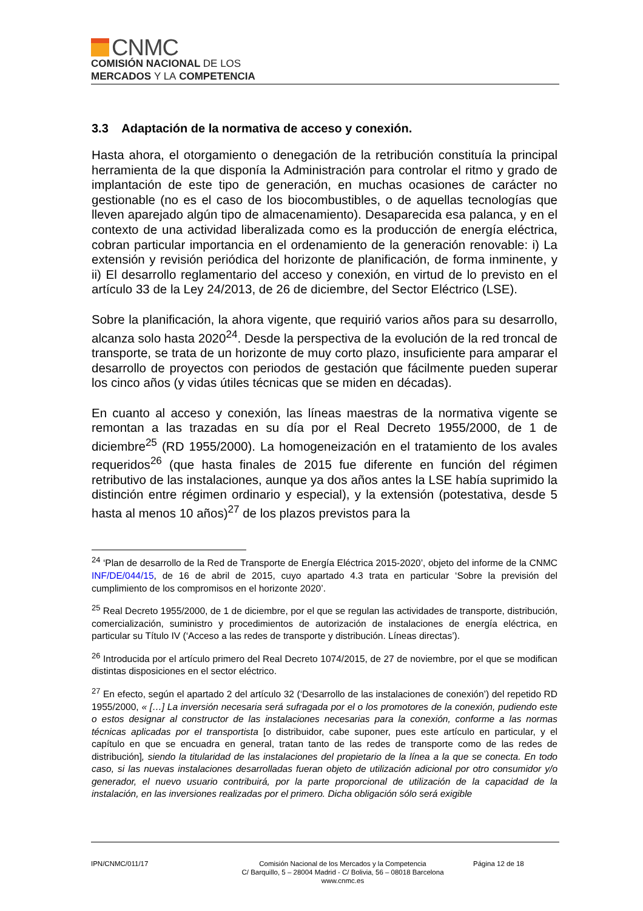CNMC
COMISIÓN NACIONAL DE LOS
MERCADOS Y LA COMPETENCIA
3.3 Adaptación de la normativa de acceso y conexión.
Hasta ahora, el otorgamiento o denegación de la retribución constituía la principal herramienta de la que disponía la Administración para controlar el ritmo y grado de implantación de este tipo de generación, en muchas ocasiones de carácter no gestionable (no es el caso de los biocombustibles, o de aquellas tecnologías que lleven aparejado algún tipo de almacenamiento). Desaparecida esa palanca, y en el contexto de una actividad liberalizada como es la producción de energía eléctrica, cobran particular importancia en el ordenamiento de la generación renovable: i) La extensión y revisión periódica del horizonte de planificación, de forma inminente, y ii) El desarrollo reglamentario del acceso y conexión, en virtud de lo previsto en el artículo 33 de la Ley 24/2013, de 26 de diciembre, del Sector Eléctrico (LSE).
Sobre la planificación, la ahora vigente, que requirió varios años para su desarrollo, alcanza solo hasta 2020<sup>24</sup>. Desde la perspectiva de la evolución de la red troncal de transporte, se trata de un horizonte de muy corto plazo, insuficiente para amparar el desarrollo de proyectos con periodos de gestación que fácilmente pueden superar los cinco años (y vidas útiles técnicas que se miden en décadas).
En cuanto al acceso y conexión, las líneas maestras de la normativa vigente se remontan a las trazadas en su día por el Real Decreto 1955/2000, de 1 de diciembre<sup>25</sup> (RD 1955/2000). La homogeneización en el tratamiento de los avales requeridos<sup>26</sup> (que hasta finales de 2015 fue diferente en función del régimen retributivo de las instalaciones, aunque ya dos años antes la LSE había suprimido la distinción entre régimen ordinario y especial), y la extensión (potestativa, desde 5 hasta al menos 10 años)<sup>27</sup> de los plazos previstos para la
<sup>24</sup> ‘Plan de desarrollo de la Red de Transporte de Energía Eléctrica 2015-2020’, objeto del informe de la CNMC INF/DE/044/15, de 16 de abril de 2015, cuyo apartado 4.3 trata en particular ‘Sobre la previsión del cumplimiento de los compromisos en el horizonte 2020’.
<sup>25</sup> Real Decreto 1955/2000, de 1 de diciembre, por el que se regulan las actividades de transporte, distribución, comercialización, suministro y procedimientos de autorización de instalaciones de energía eléctrica, en particular su Título IV (‘Acceso a las redes de transporte y distribución. Líneas directas’).
<sup>26</sup> Introducida por el artículo primero del Real Decreto 1074/2015, de 27 de noviembre, por el que se modifican distintas disposiciones en el sector eléctrico.
<sup>27</sup> En efecto, según el apartado 2 del artículo 32 (‘Desarrollo de las instalaciones de conexión’) del repetido RD 1955/2000, « […] La inversión necesaria será sufragada por el o los promotores de la conexión, pudiendo este o estos designar al constructor de las instalaciones necesarias para la conexión, conforme a las normas técnicas aplicadas por el transportista [o distribuidor, cabe suponer, pues este artículo en particular, y el capítulo en que se encuadra en general, tratan tanto de las redes de transporte como de las redes de distribución], siendo la titularidad de las instalaciones del propietario de la línea a la que se conecta. En todo caso, si las nuevas instalaciones desarrolladas fueran objeto de utilización adicional por otro consumidor y/o generador, el nuevo usuario contribuirá, por la parte proporcional de utilización de la capacidad de la instalación, en las inversiones realizadas por el primero. Dicha obligación sólo será exigible
IPN/CNMC/011/17 Comisión Nacional de los Mercados y la Competencia
C/ Barquillo, 5 – 28004 Madrid - C/ Bolivia, 56 – 08018 Barcelona
www.cnmc.es
Página 12 de 18